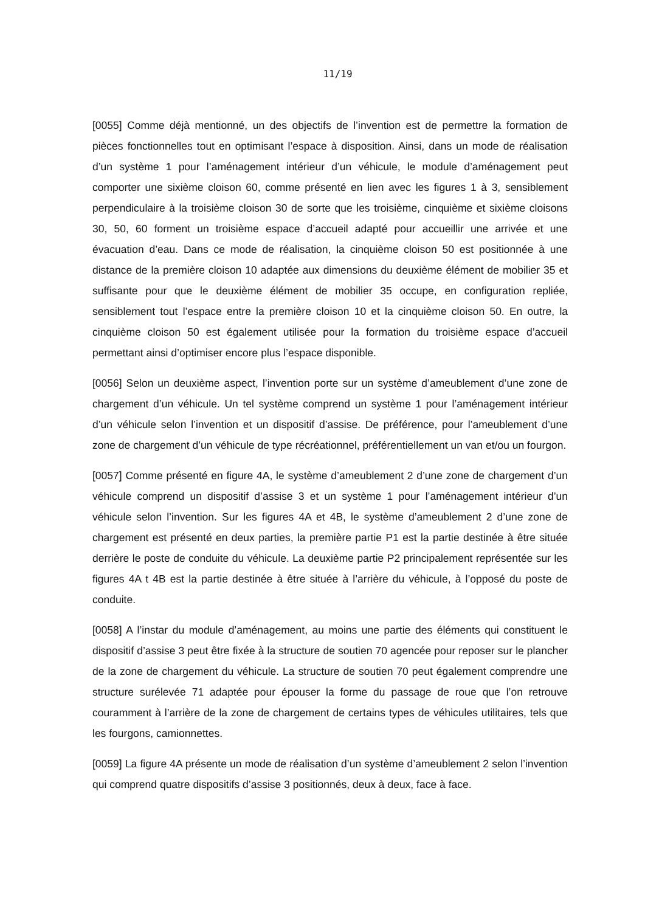11/19
[0055] Comme déjà mentionné, un des objectifs de l’invention est de permettre la formation de pièces fonctionnelles tout en optimisant l’espace à disposition. Ainsi, dans un mode de réalisation d’un système 1 pour l’aménagement intérieur d’un véhicule, le module d’aménagement peut comporter une sixième cloison 60, comme présenté en lien avec les figures 1 à 3, sensiblement perpendiculaire à la troisième cloison 30 de sorte que les troisième, cinquième et sixième cloisons 30, 50, 60 forment un troisième espace d’accueil adapté pour accueillir une arrivée et une évacuation d’eau. Dans ce mode de réalisation, la cinquième cloison 50 est positionnée à une distance de la première cloison 10 adaptée aux dimensions du deuxième élément de mobilier 35 et suffisante pour que le deuxième élément de mobilier 35 occupe, en configuration repliée, sensiblement tout l’espace entre la première cloison 10 et la cinquième cloison 50. En outre, la cinquième cloison 50 est également utilisée pour la formation du troisième espace d’accueil permettant ainsi d’optimiser encore plus l’espace disponible.
[0056] Selon un deuxième aspect, l’invention porte sur un système d’ameublement d’une zone de chargement d’un véhicule. Un tel système comprend un système 1 pour l’aménagement intérieur d’un véhicule selon l’invention et un dispositif d’assise. De préférence, pour l’ameublement d’une zone de chargement d’un véhicule de type récréationnel, préférentiellement un van et/ou un fourgon.
[0057] Comme présenté en figure 4A, le système d’ameublement 2 d’une zone de chargement d’un véhicule comprend un dispositif d’assise 3 et un système 1 pour l’aménagement intérieur d’un véhicule selon l’invention. Sur les figures 4A et 4B, le système d’ameublement 2 d’une zone de chargement est présenté en deux parties, la première partie P1 est la partie destinée à être située derrière le poste de conduite du véhicule. La deuxième partie P2 principalement représentée sur les figures 4A t 4B est la partie destinée à être située à l’arrière du véhicule, à l’opposé du poste de conduite.
[0058] A l’instar du module d’aménagement, au moins une partie des éléments qui constituent le dispositif d’assise 3 peut être fixée à la structure de soutien 70 agencée pour reposer sur le plancher de la zone de chargement du véhicule. La structure de soutien 70 peut également comprendre une structure surélevée 71 adaptée pour épouser la forme du passage de roue que l’on retrouve couramment à l’arrière de la zone de chargement de certains types de véhicules utilitaires, tels que les fourgons, camionnettes.
[0059] La figure 4A présente un mode de réalisation d’un système d’ameublement 2 selon l’invention qui comprend quatre dispositifs d’assise 3 positionnés, deux à deux, face à face.